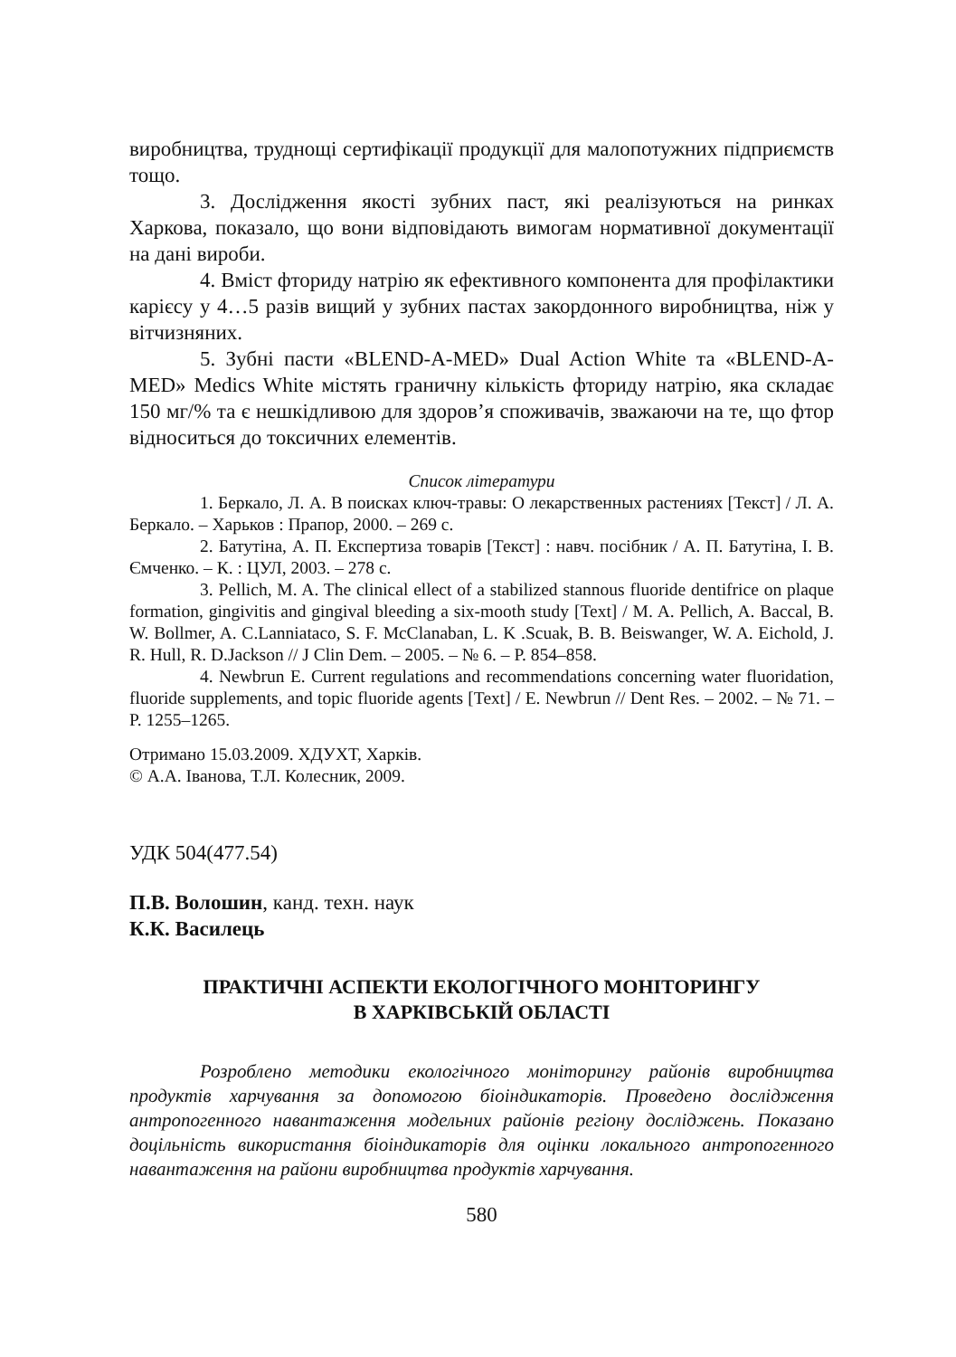виробництва, труднощі сертифікації продукції для малопотужних підприємств тощо.
3. Дослідження якості зубних паст, які реалізуються на ринках Харкова, показало, що вони відповідають вимогам нормативної документації на дані вироби.
4. Вміст фториду натрію як ефективного компонента для профілактики карієсу у 4…5 разів вищий у зубних пастах закордонного виробництва, ніж у вітчизняних.
5. Зубні пасти «BLEND-A-MED» Dual Action White та «BLEND-A-MED» Medics White містять граничну кількість фториду натрію, яка складає 150 мг/% та є нешкідливою для здоров’я споживачів, зважаючи на те, що фтор відноситься до токсичних елементів.
Список літератури
1. Беркало, Л. А. В поисках ключ-травы: О лекарственных растениях [Текст] / Л. А. Беркало. – Харьков : Прапор, 2000. – 269 с.
2. Батутіна, А. П. Експертиза товарів [Текст] : навч. посібник / А. П. Батутіна, І. В. Ємченко. – К. : ЦУЛ, 2003. – 278 с.
3. Pellich, M. A. The clinical ellect of a stabilized stannous fluoride dentifrice on plaque formation, gingivitis and gingival bleeding a six-mooth study [Text] / M. A. Pellich, A. Baccal, B. W. Bollmer, A. C.Lanniataco, S. F. McClanaban, L. K .Scuak, B. B. Beiswanger, W. A. Eichold, J. R. Hull, R. D.Jackson // J Clin Dem. – 2005. – № 6. – P. 854–858.
4. Newbrun E. Current regulations and recommendations concerning water fluoridation, fluoride supplements, and topic fluoride agents [Text] / E. Newbrun // Dent Res. – 2002. – № 71. – P. 1255–1265.
Отримано 15.03.2009. ХДУХТ, Харків.
© А.А. Іванова, Т.Л. Колесник, 2009.
УДК 504(477.54)
П.В. Волошин, канд. техн. наук
К.К. Василець
ПРАКТИЧНІ АСПЕКТИ ЕКОЛОГІЧНОГО МОНІТОРИНГУ
В ХАРКІВСЬКІЙ ОБЛАСТІ
Розроблено методики екологічного моніторингу районів виробництва продуктів харчування за допомогою біоіндикаторів. Проведено дослідження антропогенного навантаження модельних районів регіону досліджень. Показано доцільність використання біоіндикаторів для оцінки локального антропогенного навантаження на райони виробництва продуктів харчування.
580